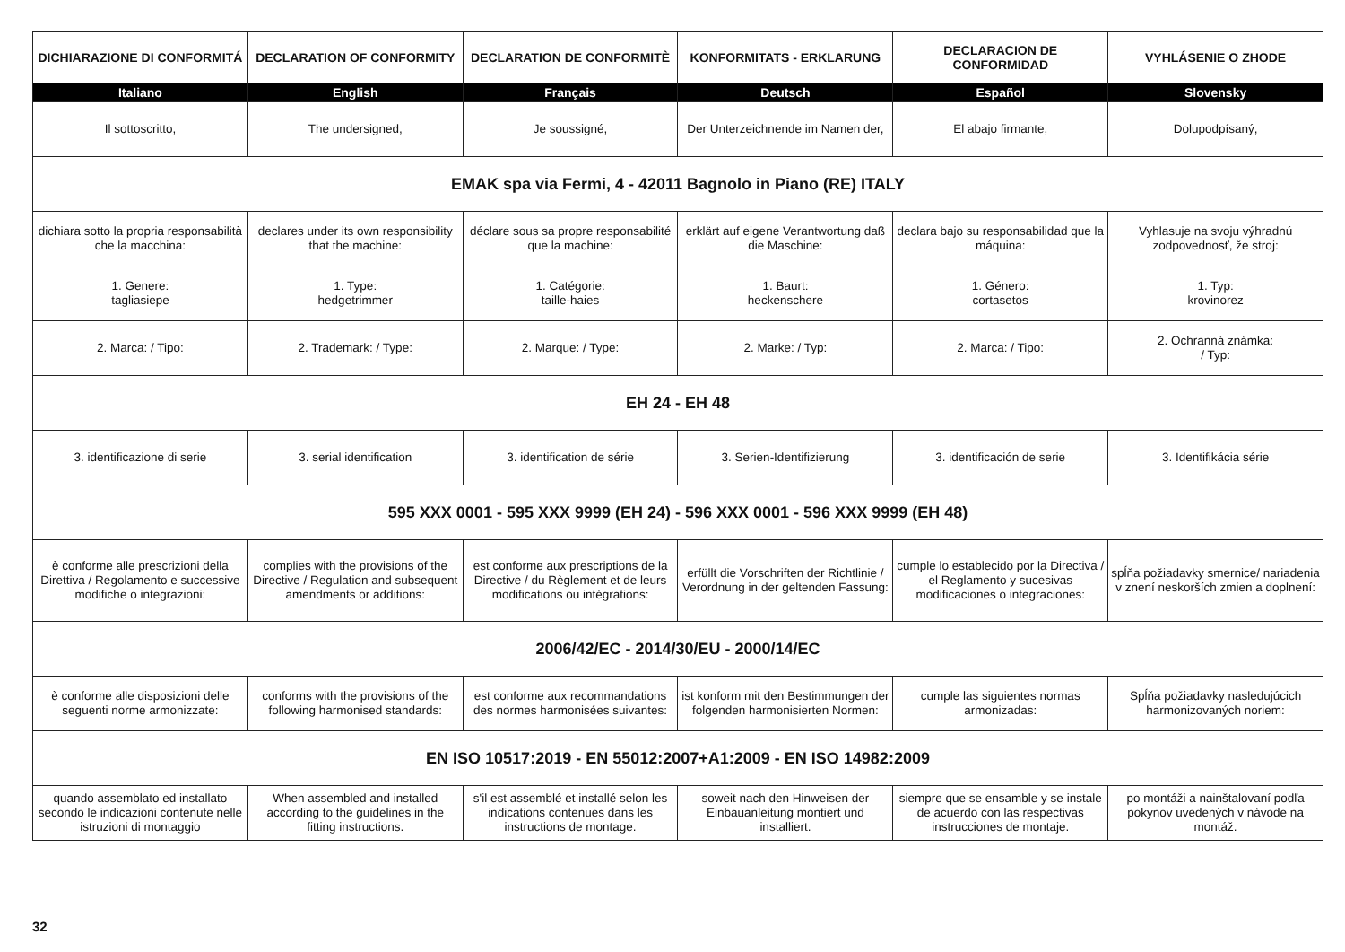| DICHIARAZIONE DI CONFORMITÁ | DECLARATION OF CONFORMITY | DECLARATION DE CONFORMITÈ | KONFORMITATS - ERKLARUNG | DECLARACION DE CONFORMIDAD | VYHLÁSENIE O ZHODE |
| --- | --- | --- | --- | --- | --- |
| Italiano | English | Français | Deutsch | Español | Slovensky |
| Il sottoscritto, | The undersigned, | Je soussigné, | Der Unterzeichnende im Namen der, | El abajo firmante, | Dolupodpísaný, |
| EMAK spa via Fermi, 4 - 42011 Bagnolo in Piano (RE) ITALY | | | | | |
| dichiara sotto la propria responsabilità che la macchina: | declares under its own responsibility that the machine: | déclare sous sa propre responsabilité que la machine: | erklärt auf eigene Verantwortung daß die Maschine: | declara bajo su responsabilidad que la máquina: | Vyhlasuje na svoju výhradnú zodpovednosť, že stroj: |
| 1. Genere: tagliasiepe | 1. Type: hedgetrimmer | 1. Catégorie: taille-haies | 1. Baurt: heckenschere | 1. Género: cortasetos | 1. Typ: krovinorez |
| 2. Marca: / Tipo: | 2. Trademark: / Type: | 2. Marque: / Type: | 2. Marke: / Typ: | 2. Marca: / Tipo: | 2. Ochranná známka: / Typ: |
| EH 24 - EH 48 | | | | | |
| 3. identificazione di serie | 3. serial identification | 3. identification de série | 3. Serien-Identifizierung | 3. identificación de serie | 3. Identifikácia série |
| 595 XXX 0001 - 595 XXX 9999 (EH 24) - 596 XXX 0001 - 596 XXX 9999 (EH 48) | | | | | |
| è conforme alle prescrizioni della Direttiva / Regolamento e successive modifiche o integrazioni: | complies with the provisions of the Directive / Regulation and subsequent amendments or additions: | est conforme aux prescriptions de la Directive / du Règlement et de leurs modifications ou intégrations: | erfüllt die Vorschriften der Richtlinie / Verordnung in der geltenden Fassung: | cumple lo establecido por la Directiva / el Reglamento y sucesivas modificaciones o integraciones: | spĺňa požiadavky smernice/ nariadenia v znení neskorších zmien a doplnení: |
| 2006/42/EC - 2014/30/EU - 2000/14/EC | | | | | |
| è conforme alle disposizioni delle seguenti norme armonizzate: | conforms with the provisions of the following harmonised standards: | est conforme aux recommandations des normes harmonisées suivantes: | ist konform mit den Bestimmungen der folgenden harmonisierten Normen: | cumple las siguientes normas armonizadas: | Spĺňa požiadavky nasledujúcich harmonizovaných noriem: |
| EN ISO 10517:2019 - EN 55012:2007+A1:2009 - EN ISO 14982:2009 | | | | | |
| quando assemblato ed installato secondo le indicazioni contenute nelle istruzioni di montaggio | When assembled and installed according to the guidelines in the fitting instructions. | s'il est assemblé et installé selon les indications contenues dans les instructions de montage. | soweit nach den Hinweisen der Einbauanleitung montiert und installiert. | siempre que se ensamble y se instale de acuerdo con las respectivas instrucciones de montaje. | po montáži a nainštalovaní podľa pokynov uvedených v návode na montáž. |
32